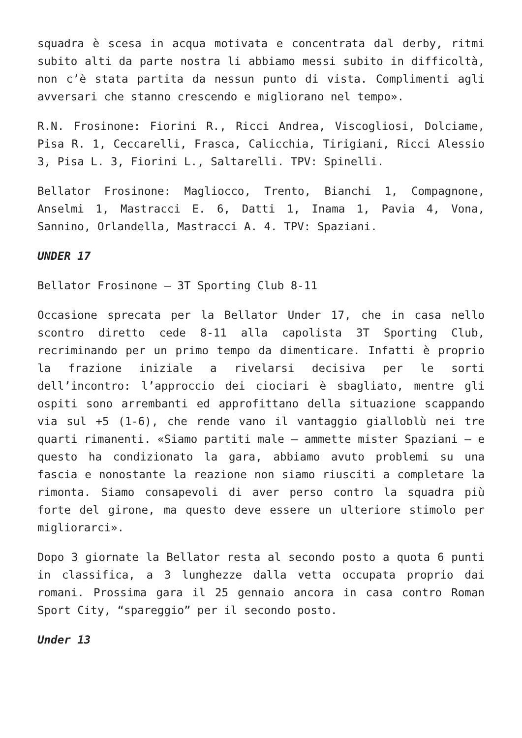squadra è scesa in acqua motivata e concentrata dal derby, ritmi subito alti da parte nostra li abbiamo messi subito in difficoltà, non c’è stata partita da nessun punto di vista. Complimenti agli avversari che stanno crescendo e migliorano nel tempo».
R.N. Frosinone: Fiorini R., Ricci Andrea, Viscogliosi, Dolciame, Pisa R. 1, Ceccarelli, Frasca, Calicchia, Tirigiani, Ricci Alessio 3, Pisa L. 3, Fiorini L., Saltarelli. TPV: Spinelli.
Bellator Frosinone: Magliocco, Trento, Bianchi 1, Compagnone, Anselmi 1, Mastracci E. 6, Datti 1, Inama 1, Pavia 4, Vona, Sannino, Orlandella, Mastracci A. 4. TPV: Spaziani.
UNDER 17
Bellator Frosinone – 3T Sporting Club 8-11
Occasione sprecata per la Bellator Under 17, che in casa nello scontro diretto cede 8-11 alla capolista 3T Sporting Club, recriminando per un primo tempo da dimenticare. Infatti è proprio la frazione iniziale a rivelarsi decisiva per le sorti dell’incontro: l’approccio dei ciociari è sbagliato, mentre gli ospiti sono arrembanti ed approfittano della situazione scappando via sul +5 (1-6), che rende vano il vantaggio gialloblù nei tre quarti rimanenti. «Siamo partiti male – ammette mister Spaziani – e questo ha condizionato la gara, abbiamo avuto problemi su una fascia e nonostante la reazione non siamo riusciti a completare la rimonta. Siamo consapevoli di aver perso contro la squadra più forte del girone, ma questo deve essere un ulteriore stimolo per migliorarci».
Dopo 3 giornate la Bellator resta al secondo posto a quota 6 punti in classifica, a 3 lunghezze dalla vetta occupata proprio dai romani. Prossima gara il 25 gennaio ancora in casa contro Roman Sport City, “spareggio” per il secondo posto.
Under 13